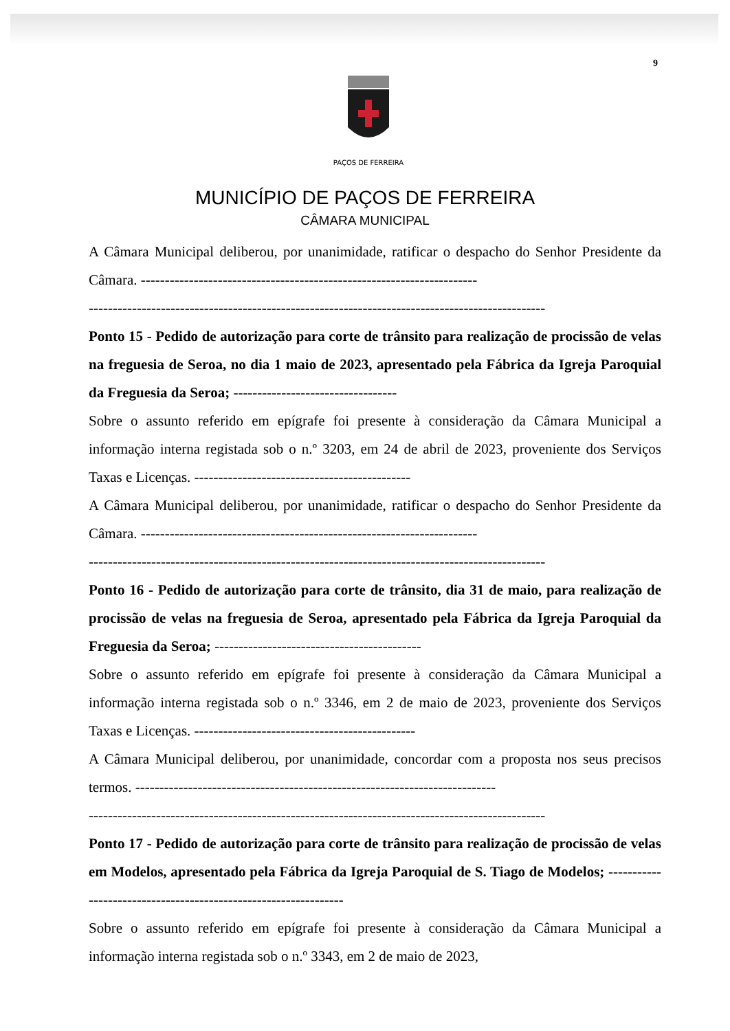9
PAÇOS DE FERREIRA
MUNICÍPIO DE PAÇOS DE FERREIRA
CÂMARA MUNICIPAL
A Câmara Municipal deliberou, por unanimidade, ratificar o despacho do Senhor Presidente da Câmara. ----------------------------------------------------------------------
-----------------------------------------------------------------------------------------------
Ponto 15 - Pedido de autorização para corte de trânsito para realização de procissão de velas na freguesia de Seroa, no dia 1 maio de 2023, apresentado pela Fábrica da Igreja Paroquial da Freguesia da Seroa; ----------------------------------
Sobre o assunto referido em epígrafe foi presente à consideração da Câmara Municipal a informação interna registada sob o n.º 3203, em 24 de abril de 2023, proveniente dos Serviços Taxas e Licenças. ---------------------------------------------
A Câmara Municipal deliberou, por unanimidade, ratificar o despacho do Senhor Presidente da Câmara. ----------------------------------------------------------------------
-----------------------------------------------------------------------------------------------
Ponto 16 - Pedido de autorização para corte de trânsito, dia 31 de maio, para realização de procissão de velas na freguesia de Seroa, apresentado pela Fábrica da Igreja Paroquial da Freguesia da Seroa; -------------------------------------------
Sobre o assunto referido em epígrafe foi presente à consideração da Câmara Municipal a informação interna registada sob o n.º 3346, em 2 de maio de 2023, proveniente dos Serviços Taxas e Licenças. ----------------------------------------------
A Câmara Municipal deliberou, por unanimidade, concordar com a proposta nos seus precisos termos. ---------------------------------------------------------------------------
-----------------------------------------------------------------------------------------------
Ponto 17 - Pedido de autorização para corte de trânsito para realização de procissão de velas em Modelos, apresentado pela Fábrica da Igreja Paroquial de S. Tiago de Modelos; ----------------------------------------------------------------
Sobre o assunto referido em epígrafe foi presente à consideração da Câmara Municipal a informação interna registada sob o n.º 3343, em 2 de maio de 2023,